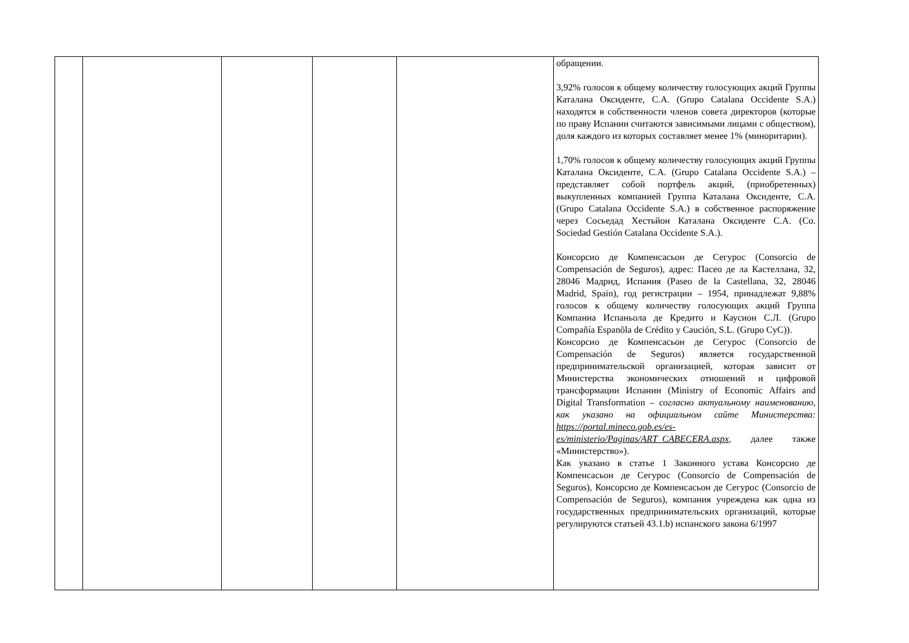| | | | | | обращении. 3,92% голосов к общему количеству голосующих акций Группы Каталана Оксиденте, С.А. (Grupo Catalana Occidente S.A.) находятся в собственности членов совета директоров (которые по праву Испании считаются зависимыми лицами с обществом), доля каждого из которых составляет менее 1% (миноритарии). 1,70% голосов к общему количеству голосующих акций Группы Каталана Оксиденте, С.А. (Grupo Catalana Occidente S.A.) – представляет собой портфель акций, (приобретенных) выкупленных компанией Группа Каталана Оксиденте, С.А. (Grupo Catalana Occidente S.A.) в собственное распоряжение через Сосьедад Хестьйон Каталана Оксиденте С.А. (Co. Sociedad Gestión Catalana Occidente S.A.). Консорсио де Компенсасьон де Сегурос (Consorcio de Compensación de Seguros), адрес: Пасео де ла Кастеллана, 32, 28046 Мадрид, Испания (Paseo de la Castellana, 32, 28046 Madrid, Spain), год регистрации – 1954, принадлежат 9,88% голосов к общему количеству голосующих акций Группа Компаниа Испаньола де Кредито и Каусион С.Л. (Grupo Compañía Espanõla de Crédito y Caución, S.L. (Grupo CyC)). Консорсио де Компенсасьон де Сегурос (Consorcio de Compensación de Seguros) является государственной предпринимательской организацией, которая зависит от Министерства экономических отношений и цифровой трансформации Испании (Ministry of Economic Affairs and Digital Transformation – согласно актуальному наименованию, как указано на официальном сайте Министерства: https://portal.mineco.gob.es/es-es/ministerio/Paginas/ART_CABECERA.aspx , далее также «Министерство»). Как указано в статье 1 Законного устава Консорсио де Компенсасьон де Сегурос (Consorcio de Compensación de Seguros), Консорсио де Компенсасьон де Сегурос (Consorcio de Compensación de Seguros), компания учреждена как одна из государственных предпринимательских организаций, которые регулируются статьей 43.1.b) испанского закона 6/1997 |